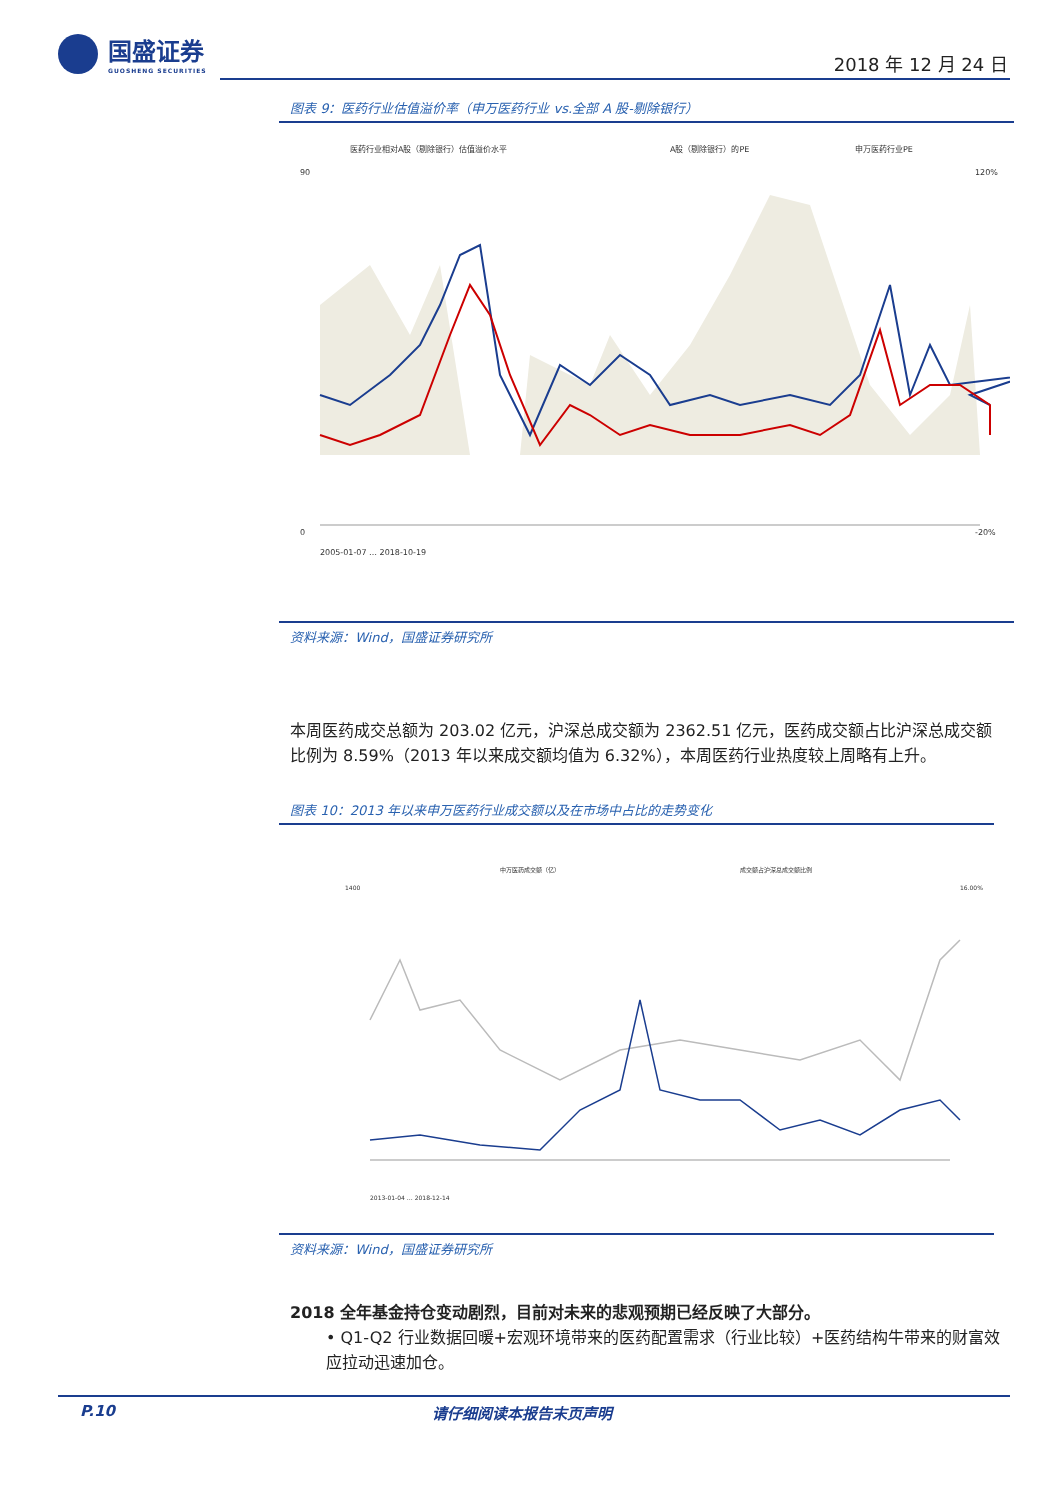国盛证券
GUOSHENG SECURITIES
2018 年 12 月 24 日
图表 9：医药行业估值溢价率（申万医药行业 vs.全部 A 股-剔除银行）
医药行业相对A股（剔除银行）估值溢价水平
A股（剔除银行）的PE
申万医药行业PE
90
0
120%
-20%
2005-01-07 … 2018-10-19
资料来源：Wind，国盛证券研究所
本周医药成交总额为 203.02 亿元，沪深总成交额为 2362.51 亿元，医药成交额占比沪深总成交额比例为 8.59%（2013 年以来成交额均值为 6.32%），本周医药行业热度较上周略有上升。
图表 10：2013 年以来申万医药行业成交额以及在市场中占比的走势变化
中万医药成交额（亿）
成交额占沪深总成交额比例
1400
16.00%
2013-01-04 … 2018-12-14
资料来源：Wind，国盛证券研究所
2018 全年基金持仓变动剧烈，目前对未来的悲观预期已经反映了大部分。
• Q1-Q2 行业数据回暖+宏观环境带来的医药配置需求（行业比较）+医药结构牛带来的财富效应拉动迅速加仓。
P.10 请仔细阅读本报告末页声明